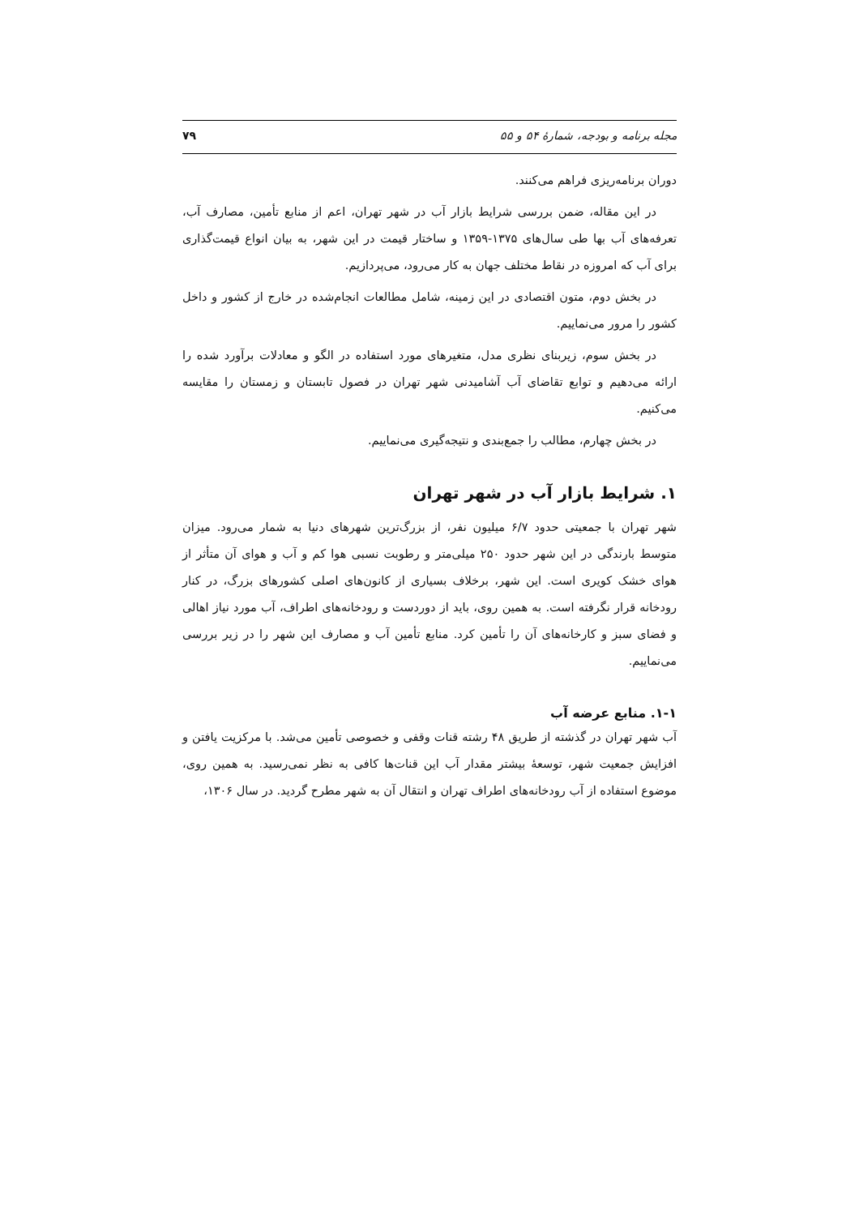مجله برنامه و بودجه، شمارهٔ ۵۴ و ۵۵ ۷۹
دوران برنامه‌ریزی فراهم می‌کنند.
در این مقاله، ضمن بررسی شرایط بازار آب در شهر تهران، اعم از منابع تأمین، مصارف آب، تعرفه‌های آب بها طی سال‌های ۱۳۷۵-۱۳۵۹ و ساختار قیمت در این شهر، به بیان انواع قیمت‌گذاری برای آب که امروزه در نقاط مختلف جهان به کار می‌رود، می‌پردازیم.
در بخش دوم، متون اقتصادی در این زمینه، شامل مطالعات انجام‌شده در خارج از کشور و داخل کشور را مرور می‌نماییم.
در بخش سوم، زیربنای نظری مدل، متغیرهای مورد استفاده در الگو و معادلات برآورد شده را ارائه می‌دهیم و توابع تقاضای آب آشامیدنی شهر تهران در فصول تابستان و زمستان را مقایسه می‌کنیم.
در بخش چهارم، مطالب را جمع‌بندی و نتیجه‌گیری می‌نماییم.
۱. شرایط بازار آب در شهر تهران
شهر تهران با جمعیتی حدود ۶/۷ میلیون نفر، از بزرگ‌ترین شهرهای دنیا به شمار می‌رود. میزان متوسط بارندگی در این شهر حدود ۲۵۰ میلی‌متر و رطوبت نسبی هوا کم و آب و هوای آن متأثر از هوای خشک کویری است. این شهر، برخلاف بسیاری از کانون‌های اصلی کشورهای بزرگ، در کنار رودخانه قرار نگرفته است. به همین روی، باید از دوردست و رودخانه‌های اطراف، آب مورد نیاز اهالی و فضای سبز و کارخانه‌های آن را تأمین کرد. منابع تأمین آب و مصارف این شهر را در زیر بررسی می‌نماییم.
۱-۱. منابع عرضه آب
آب شهر تهران در گذشته از طریق ۴۸ رشته قنات وقفی و خصوصی تأمین می‌شد. با مرکزیت یافتن و افزایش جمعیت شهر، توسعهٔ بیشتر مقدار آب این قنات‌ها کافی به نظر نمی‌رسید. به همین روی، موضوع استفاده از آب رودخانه‌های اطراف تهران و انتقال آن به شهر مطرح گردید. در سال ۱۳۰۶،